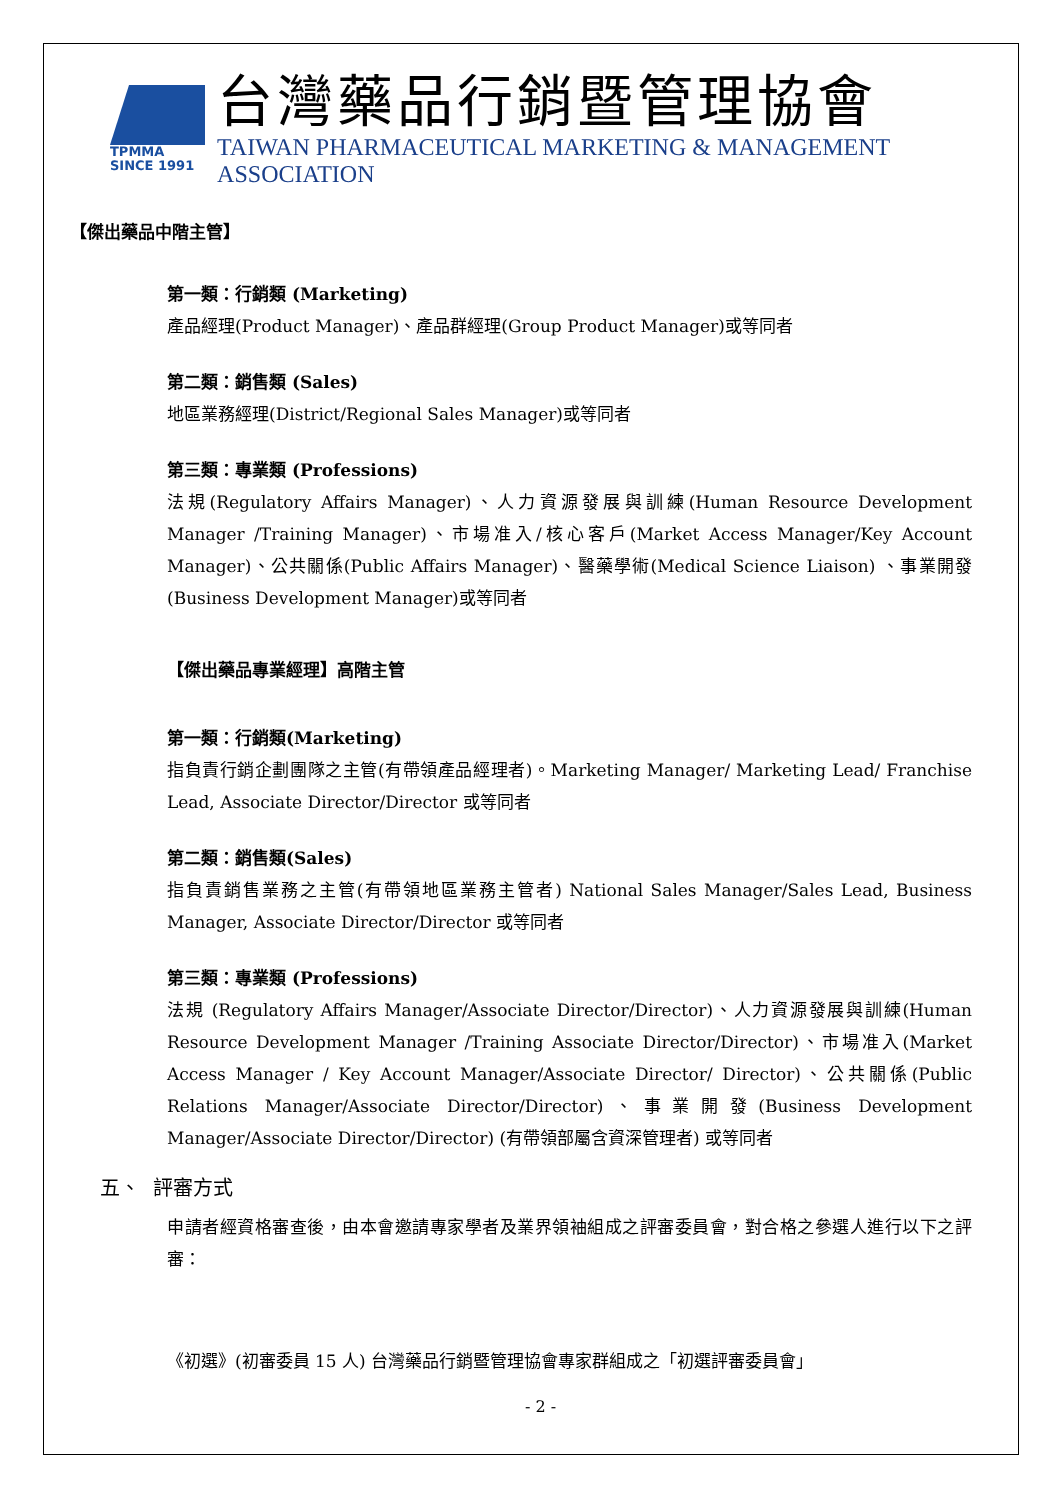TPMMA
SINCE 1991
台灣藥品行銷暨管理協會
TAIWAN PHARMACEUTICAL MARKETING & MANAGEMENT ASSOCIATION
【傑出藥品中階主管】
第一類：行銷類 (Marketing)
產品經理(Product Manager)、產品群經理(Group Product Manager)或等同者
第二類：銷售類 (Sales)
地區業務經理(District/Regional Sales Manager)或等同者
第三類：專業類 (Professions)
法規(Regulatory Affairs Manager)、人力資源發展與訓練(Human Resource Development Manager /Training Manager)、市場准入/核心客戶(Market Access Manager/Key Account Manager)、公共關係(Public Affairs Manager)、醫藥學術(Medical Science Liaison) 、事業開發(Business Development Manager)或等同者
【傑出藥品專業經理】高階主管
第一類：行銷類(Marketing)
指負責行銷企劃團隊之主管(有帶領產品經理者)。Marketing Manager/ Marketing Lead/ Franchise Lead, Associate Director/Director 或等同者
第二類：銷售類(Sales)
指負責銷售業務之主管(有帶領地區業務主管者) National Sales Manager/Sales Lead, Business Manager, Associate Director/Director 或等同者
第三類：專業類 (Professions)
法規 (Regulatory Affairs Manager/Associate Director/Director)、人力資源發展與訓練(Human Resource Development Manager /Training Associate Director/Director)、市場准入(Market Access Manager / Key Account Manager/Associate Director/ Director)、公共關係(Public Relations Manager/Associate Director/Director)、事業開發(Business Development Manager/Associate Director/Director) (有帶領部屬含資深管理者) 或等同者
五、 評審方式
申請者經資格審查後，由本會邀請專家學者及業界領袖組成之評審委員會，對合格之參選人進行以下之評審：
《初選》(初審委員 15 人) 台灣藥品行銷暨管理協會專家群組成之「初選評審委員會」
- 2 -